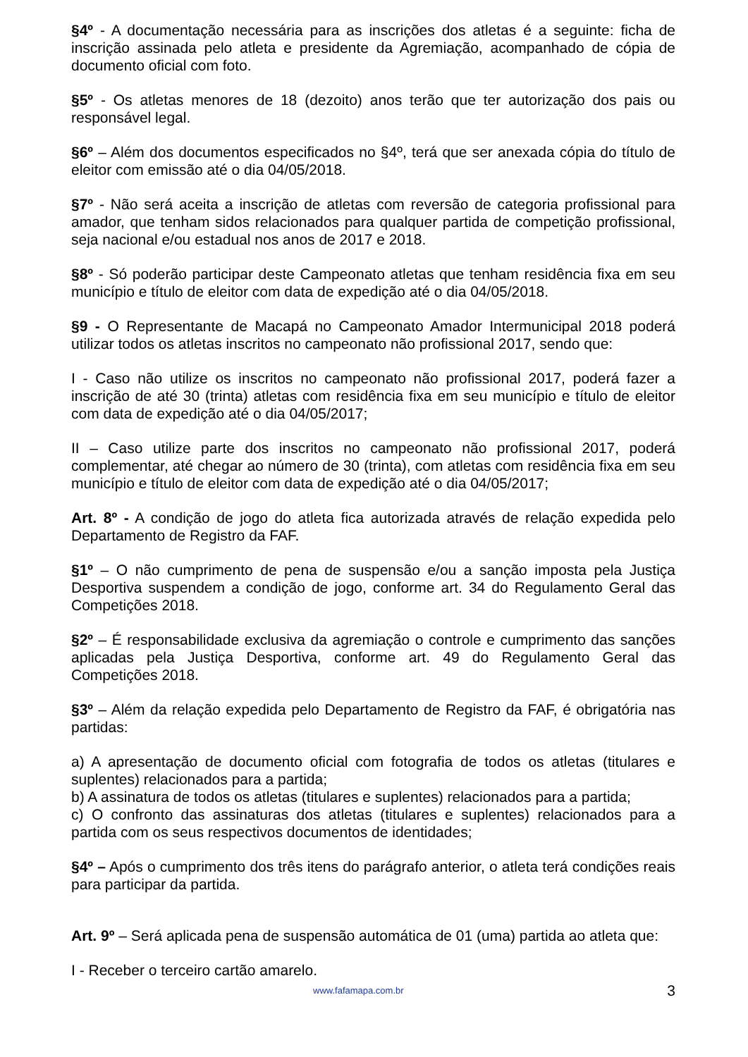§4º - A documentação necessária para as inscrições dos atletas é a seguinte: ficha de inscrição assinada pelo atleta e presidente da Agremiação, acompanhado de cópia de documento oficial com foto.
§5º - Os atletas menores de 18 (dezoito) anos terão que ter autorização dos pais ou responsável legal.
§6º – Além dos documentos especificados no §4º, terá que ser anexada cópia do título de eleitor com emissão até o dia 04/05/2018.
§7º - Não será aceita a inscrição de atletas com reversão de categoria profissional para amador, que tenham sidos relacionados para qualquer partida de competição profissional, seja nacional e/ou estadual nos anos de 2017 e 2018.
§8º - Só poderão participar deste Campeonato atletas que tenham residência fixa em seu município e título de eleitor com data de expedição até o dia 04/05/2018.
§9 - O Representante de Macapá no Campeonato Amador Intermunicipal 2018 poderá utilizar todos os atletas inscritos no campeonato não profissional 2017, sendo que:
I - Caso não utilize os inscritos no campeonato não profissional 2017, poderá fazer a inscrição de até 30 (trinta) atletas com residência fixa em seu município e título de eleitor com data de expedição até o dia 04/05/2017;
II – Caso utilize parte dos inscritos no campeonato não profissional 2017, poderá complementar, até chegar ao número de 30 (trinta), com atletas com residência fixa em seu município e título de eleitor com data de expedição até o dia 04/05/2017;
Art. 8º - A condição de jogo do atleta fica autorizada através de relação expedida pelo Departamento de Registro da FAF.
§1º – O não cumprimento de pena de suspensão e/ou a sanção imposta pela Justiça Desportiva suspendem a condição de jogo, conforme art. 34 do Regulamento Geral das Competições 2018.
§2º – É responsabilidade exclusiva da agremiação o controle e cumprimento das sanções aplicadas pela Justiça Desportiva, conforme art. 49 do Regulamento Geral das Competições 2018.
§3º – Além da relação expedida pelo Departamento de Registro da FAF, é obrigatória nas partidas:
a) A apresentação de documento oficial com fotografia de todos os atletas (titulares e suplentes) relacionados para a partida;
b) A assinatura de todos os atletas (titulares e suplentes) relacionados para a partida;
c) O confronto das assinaturas dos atletas (titulares e suplentes) relacionados para a partida com os seus respectivos documentos de identidades;
§4º – Após o cumprimento dos três itens do parágrafo anterior, o atleta terá condições reais para participar da partida.
Art. 9º – Será aplicada pena de suspensão automática de 01 (uma) partida ao atleta que:
I - Receber o terceiro cartão amarelo.
www.fafamapa.com.br 3